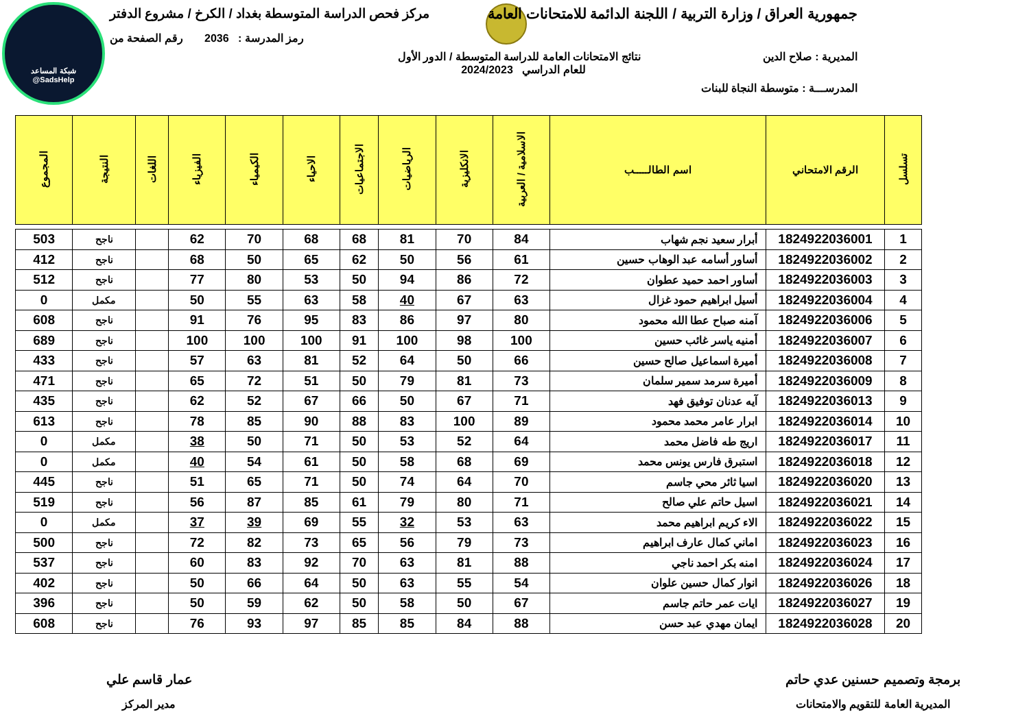شبكة المساعد
@SadsHelp
جمهورية العراق / وزارة التربية / اللجنة الدائمة للامتحانات العامة مركز فحص الدراسة المتوسطة بغداد / الكرخ / مشروع الدفتر
رمز المدرسة : 2036 رقم الصفحة من
المديرية : صلاح الدين نتائج الامتحانات العامة للدراسة المتوسطة / الدور الأول
للعام الدراسي 2024/2023
المدرســـة : متوسطة النجاة للبنات
| تسلسل | الرقم الامتحاني | اسم الطالـــــب | الاسلامية / العربية | الانكليزية | الرياضيات | الاجتماعيات | الاحياء | الكيمياء | الفيزياء | اللغات | النتيجة | المجموع |
| --- | --- | --- | --- | --- | --- | --- | --- | --- | --- | --- | --- | --- |
| 1 | 1824922036001 | أبرار سعيد نجم شهاب | 84 | 70 | 81 | 68 | 68 | 70 | 62 | | ناجح | 503 |
| 2 | 1824922036002 | أساور أسامه عبد الوهاب حسين | 61 | 56 | 50 | 62 | 65 | 50 | 68 | | ناجح | 412 |
| 3 | 1824922036003 | أساور احمد حميد عطوان | 72 | 86 | 94 | 50 | 53 | 80 | 77 | | ناجح | 512 |
| 4 | 1824922036004 | أسيل ابراهيم حمود غزال | 63 | 67 | 40 | 58 | 63 | 55 | 50 | | مكمل | 0 |
| 5 | 1824922036006 | آمنه صباح عطا الله محمود | 80 | 97 | 86 | 83 | 95 | 76 | 91 | | ناجح | 608 |
| 6 | 1824922036007 | أمنيه ياسر غائب حسين | 100 | 98 | 100 | 91 | 100 | 100 | 100 | | ناجح | 689 |
| 7 | 1824922036008 | أميرة اسماعيل صالح حسين | 66 | 50 | 64 | 52 | 81 | 63 | 57 | | ناجح | 433 |
| 8 | 1824922036009 | أميرة سرمد سمير سلمان | 73 | 81 | 79 | 50 | 51 | 72 | 65 | | ناجح | 471 |
| 9 | 1824922036013 | آيه عدنان توفيق فهد | 71 | 67 | 50 | 66 | 67 | 52 | 62 | | ناجح | 435 |
| 10 | 1824922036014 | ابرار عامر محمد محمود | 89 | 100 | 83 | 88 | 90 | 85 | 78 | | ناجح | 613 |
| 11 | 1824922036017 | اريج طه فاضل محمد | 64 | 52 | 53 | 50 | 71 | 50 | 38 | | مكمل | 0 |
| 12 | 1824922036018 | استبرق فارس يونس محمد | 69 | 68 | 58 | 50 | 61 | 54 | 40 | | مكمل | 0 |
| 13 | 1824922036020 | اسيا ثائر محي جاسم | 70 | 64 | 74 | 50 | 71 | 65 | 51 | | ناجح | 445 |
| 14 | 1824922036021 | اسيل حاتم علي صالح | 71 | 80 | 79 | 61 | 85 | 87 | 56 | | ناجح | 519 |
| 15 | 1824922036022 | الاء كريم ابراهيم محمد | 63 | 53 | 32 | 55 | 69 | 39 | 37 | | مكمل | 0 |
| 16 | 1824922036023 | اماني كمال عارف ابراهيم | 73 | 79 | 56 | 65 | 73 | 82 | 72 | | ناجح | 500 |
| 17 | 1824922036024 | امنه بكر احمد ناجي | 88 | 81 | 63 | 70 | 92 | 83 | 60 | | ناجح | 537 |
| 18 | 1824922036026 | انوار كمال حسين علوان | 54 | 55 | 63 | 50 | 64 | 66 | 50 | | ناجح | 402 |
| 19 | 1824922036027 | ايات عمر حاتم جاسم | 67 | 50 | 58 | 50 | 62 | 59 | 50 | | ناجح | 396 |
| 20 | 1824922036028 | ايمان مهدي عبد حسن | 88 | 84 | 85 | 85 | 97 | 93 | 76 | | ناجح | 608 |
برمجة وتصميم حسنين عدي حاتم
المديرية العامة للتقويم والامتحانات
عمار قاسم علي
مدير المركز